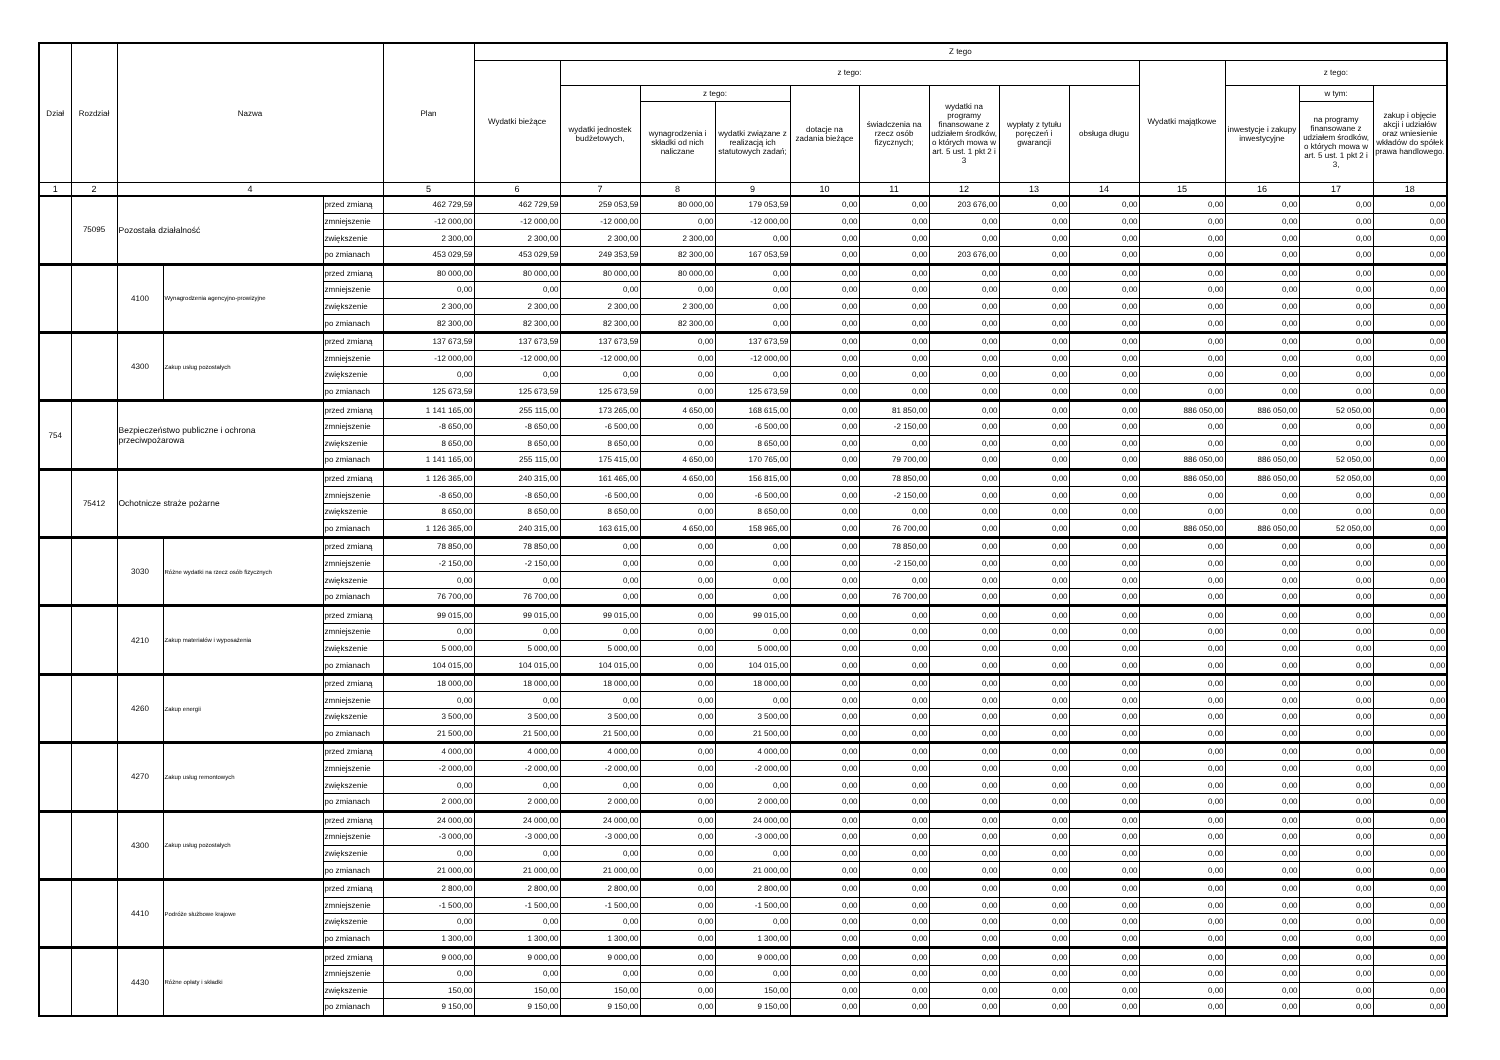| Dział | Rozdział | Nazwa | | | Plan | Z tego | | | | | | | | | | | | |
| --- | --- | --- | --- | --- | --- | --- | --- | --- | --- | --- | --- | --- | --- | --- | --- | --- | --- | --- |
| | | | | | | Wydatki bieżące | z tego: | | | | | | | | Wydatki majątkowe | z tego: | | |
| | | | | | | | wydatki jednostek budżetowych, | z tego: | | dotacje na zadania bieżące | świadczenia na rzecz osób fizycznych; | wydatki na programy finansowane z udziałem środków, o których mowa w art. 5 ust. 1 pkt 2 i 3 | wypłaty z tytułu poręczeń i gwarancji | obsługa długu | | inwestycje i zakupy inwestycyjne | w tym: | zakup i objęcie akcji i udziałów oraz wniesienie wkładów do spółek prawa handlowego. |
| | | | | | | | | wynagrodzenia i składki od nich naliczane | wydatki związane z realizacją ich statutowych zadań; | | | | | | | | na programy finansowane z udziałem środków, o których mowa w art. 5 ust. 1 pkt 2 i 3, | |
| 1 | 2 | 4 | | | 5 | 6 | 7 | 8 | 9 | 10 | 11 | 12 | 13 | 14 | 15 | 16 | 17 | 18 |
| | 75095 | Pozostała działalność | | przed zmianą | 462 729,59 | 462 729,59 | 259 053,59 | 80 000,00 | 179 053,59 | 0,00 | 0,00 | 203 676,00 | 0,00 | 0,00 | 0,00 | 0,00 | 0,00 | 0,00 |
| | | | | zmniejszenie | -12 000,00 | -12 000,00 | -12 000,00 | 0,00 | -12 000,00 | 0,00 | 0,00 | 0,00 | 0,00 | 0,00 | 0,00 | 0,00 | 0,00 | 0,00 |
| | | | | zwiększenie | 2 300,00 | 2 300,00 | 2 300,00 | 2 300,00 | 0,00 | 0,00 | 0,00 | 0,00 | 0,00 | 0,00 | 0,00 | 0,00 | 0,00 | 0,00 |
| | | | | po zmianach | 453 029,59 | 453 029,59 | 249 353,59 | 82 300,00 | 167 053,59 | 0,00 | 0,00 | 203 676,00 | 0,00 | 0,00 | 0,00 | 0,00 | 0,00 | 0,00 |
| | | 4100 | Wynagrodzenia agencyjno-prowizyjne | przed zmianą | 80 000,00 | 80 000,00 | 80 000,00 | 80 000,00 | 0,00 | 0,00 | 0,00 | 0,00 | 0,00 | 0,00 | 0,00 | 0,00 | 0,00 | 0,00 |
| | | | | zmniejszenie | 0,00 | 0,00 | 0,00 | 0,00 | 0,00 | 0,00 | 0,00 | 0,00 | 0,00 | 0,00 | 0,00 | 0,00 | 0,00 | 0,00 |
| | | | | zwiększenie | 2 300,00 | 2 300,00 | 2 300,00 | 2 300,00 | 0,00 | 0,00 | 0,00 | 0,00 | 0,00 | 0,00 | 0,00 | 0,00 | 0,00 | 0,00 |
| | | | | po zmianach | 82 300,00 | 82 300,00 | 82 300,00 | 82 300,00 | 0,00 | 0,00 | 0,00 | 0,00 | 0,00 | 0,00 | 0,00 | 0,00 | 0,00 | 0,00 |
| | | 4300 | Zakup usług pozostałych | przed zmianą | 137 673,59 | 137 673,59 | 137 673,59 | 0,00 | 137 673,59 | 0,00 | 0,00 | 0,00 | 0,00 | 0,00 | 0,00 | 0,00 | 0,00 | 0,00 |
| | | | | zmniejszenie | -12 000,00 | -12 000,00 | -12 000,00 | 0,00 | -12 000,00 | 0,00 | 0,00 | 0,00 | 0,00 | 0,00 | 0,00 | 0,00 | 0,00 | 0,00 |
| | | | | zwiększenie | 0,00 | 0,00 | 0,00 | 0,00 | 0,00 | 0,00 | 0,00 | 0,00 | 0,00 | 0,00 | 0,00 | 0,00 | 0,00 | 0,00 |
| | | | | po zmianach | 125 673,59 | 125 673,59 | 125 673,59 | 0,00 | 125 673,59 | 0,00 | 0,00 | 0,00 | 0,00 | 0,00 | 0,00 | 0,00 | 0,00 | 0,00 |
| 754 | | Bezpieczeństwo publiczne i ochrona przeciwpożarowa | | przed zmianą | 1 141 165,00 | 255 115,00 | 173 265,00 | 4 650,00 | 168 615,00 | 0,00 | 81 850,00 | 0,00 | 0,00 | 0,00 | 886 050,00 | 886 050,00 | 52 050,00 | 0,00 |
| | | | | zmniejszenie | -8 650,00 | -8 650,00 | -6 500,00 | 0,00 | -6 500,00 | 0,00 | -2 150,00 | 0,00 | 0,00 | 0,00 | 0,00 | 0,00 | 0,00 | 0,00 |
| | | | | zwiększenie | 8 650,00 | 8 650,00 | 8 650,00 | 0,00 | 8 650,00 | 0,00 | 0,00 | 0,00 | 0,00 | 0,00 | 0,00 | 0,00 | 0,00 | 0,00 |
| | | | | po zmianach | 1 141 165,00 | 255 115,00 | 175 415,00 | 4 650,00 | 170 765,00 | 0,00 | 79 700,00 | 0,00 | 0,00 | 0,00 | 886 050,00 | 886 050,00 | 52 050,00 | 0,00 |
| | 75412 | Ochotnicze straże pożarne | | przed zmianą | 1 126 365,00 | 240 315,00 | 161 465,00 | 4 650,00 | 156 815,00 | 0,00 | 78 850,00 | 0,00 | 0,00 | 0,00 | 886 050,00 | 886 050,00 | 52 050,00 | 0,00 |
| | | | | zmniejszenie | -8 650,00 | -8 650,00 | -6 500,00 | 0,00 | -6 500,00 | 0,00 | -2 150,00 | 0,00 | 0,00 | 0,00 | 0,00 | 0,00 | 0,00 | 0,00 |
| | | | | zwiększenie | 8 650,00 | 8 650,00 | 8 650,00 | 0,00 | 8 650,00 | 0,00 | 0,00 | 0,00 | 0,00 | 0,00 | 0,00 | 0,00 | 0,00 | 0,00 |
| | | | | po zmianach | 1 126 365,00 | 240 315,00 | 163 615,00 | 4 650,00 | 158 965,00 | 0,00 | 76 700,00 | 0,00 | 0,00 | 0,00 | 886 050,00 | 886 050,00 | 52 050,00 | 0,00 |
| | | 3030 | Różne wydatki na rzecz osób fizycznych | przed zmianą | 78 850,00 | 78 850,00 | 0,00 | 0,00 | 0,00 | 0,00 | 78 850,00 | 0,00 | 0,00 | 0,00 | 0,00 | 0,00 | 0,00 | 0,00 |
| | | | | zmniejszenie | -2 150,00 | -2 150,00 | 0,00 | 0,00 | 0,00 | 0,00 | -2 150,00 | 0,00 | 0,00 | 0,00 | 0,00 | 0,00 | 0,00 | 0,00 |
| | | | | zwiększenie | 0,00 | 0,00 | 0,00 | 0,00 | 0,00 | 0,00 | 0,00 | 0,00 | 0,00 | 0,00 | 0,00 | 0,00 | 0,00 | 0,00 |
| | | | | po zmianach | 76 700,00 | 76 700,00 | 0,00 | 0,00 | 0,00 | 0,00 | 76 700,00 | 0,00 | 0,00 | 0,00 | 0,00 | 0,00 | 0,00 | 0,00 |
| | | 4210 | Zakup materiałów i wyposażenia | przed zmianą | 99 015,00 | 99 015,00 | 99 015,00 | 0,00 | 99 015,00 | 0,00 | 0,00 | 0,00 | 0,00 | 0,00 | 0,00 | 0,00 | 0,00 | 0,00 |
| | | | | zmniejszenie | 0,00 | 0,00 | 0,00 | 0,00 | 0,00 | 0,00 | 0,00 | 0,00 | 0,00 | 0,00 | 0,00 | 0,00 | 0,00 | 0,00 |
| | | | | zwiększenie | 5 000,00 | 5 000,00 | 5 000,00 | 0,00 | 5 000,00 | 0,00 | 0,00 | 0,00 | 0,00 | 0,00 | 0,00 | 0,00 | 0,00 | 0,00 |
| | | | | po zmianach | 104 015,00 | 104 015,00 | 104 015,00 | 0,00 | 104 015,00 | 0,00 | 0,00 | 0,00 | 0,00 | 0,00 | 0,00 | 0,00 | 0,00 | 0,00 |
| | | 4260 | Zakup energii | przed zmianą | 18 000,00 | 18 000,00 | 18 000,00 | 0,00 | 18 000,00 | 0,00 | 0,00 | 0,00 | 0,00 | 0,00 | 0,00 | 0,00 | 0,00 | 0,00 |
| | | | | zmniejszenie | 0,00 | 0,00 | 0,00 | 0,00 | 0,00 | 0,00 | 0,00 | 0,00 | 0,00 | 0,00 | 0,00 | 0,00 | 0,00 | 0,00 |
| | | | | zwiększenie | 3 500,00 | 3 500,00 | 3 500,00 | 0,00 | 3 500,00 | 0,00 | 0,00 | 0,00 | 0,00 | 0,00 | 0,00 | 0,00 | 0,00 | 0,00 |
| | | | | po zmianach | 21 500,00 | 21 500,00 | 21 500,00 | 0,00 | 21 500,00 | 0,00 | 0,00 | 0,00 | 0,00 | 0,00 | 0,00 | 0,00 | 0,00 | 0,00 |
| | | 4270 | Zakup usług remontowych | przed zmianą | 4 000,00 | 4 000,00 | 4 000,00 | 0,00 | 4 000,00 | 0,00 | 0,00 | 0,00 | 0,00 | 0,00 | 0,00 | 0,00 | 0,00 | 0,00 |
| | | | | zmniejszenie | -2 000,00 | -2 000,00 | -2 000,00 | 0,00 | -2 000,00 | 0,00 | 0,00 | 0,00 | 0,00 | 0,00 | 0,00 | 0,00 | 0,00 | 0,00 |
| | | | | zwiększenie | 0,00 | 0,00 | 0,00 | 0,00 | 0,00 | 0,00 | 0,00 | 0,00 | 0,00 | 0,00 | 0,00 | 0,00 | 0,00 | 0,00 |
| | | | | po zmianach | 2 000,00 | 2 000,00 | 2 000,00 | 0,00 | 2 000,00 | 0,00 | 0,00 | 0,00 | 0,00 | 0,00 | 0,00 | 0,00 | 0,00 | 0,00 |
| | | 4300 | Zakup usług pozostałych | przed zmianą | 24 000,00 | 24 000,00 | 24 000,00 | 0,00 | 24 000,00 | 0,00 | 0,00 | 0,00 | 0,00 | 0,00 | 0,00 | 0,00 | 0,00 | 0,00 |
| | | | | zmniejszenie | -3 000,00 | -3 000,00 | -3 000,00 | 0,00 | -3 000,00 | 0,00 | 0,00 | 0,00 | 0,00 | 0,00 | 0,00 | 0,00 | 0,00 | 0,00 |
| | | | | zwiększenie | 0,00 | 0,00 | 0,00 | 0,00 | 0,00 | 0,00 | 0,00 | 0,00 | 0,00 | 0,00 | 0,00 | 0,00 | 0,00 | 0,00 |
| | | | | po zmianach | 21 000,00 | 21 000,00 | 21 000,00 | 0,00 | 21 000,00 | 0,00 | 0,00 | 0,00 | 0,00 | 0,00 | 0,00 | 0,00 | 0,00 | 0,00 |
| | | 4410 | Podróże służbowe krajowe | przed zmianą | 2 800,00 | 2 800,00 | 2 800,00 | 0,00 | 2 800,00 | 0,00 | 0,00 | 0,00 | 0,00 | 0,00 | 0,00 | 0,00 | 0,00 | 0,00 |
| | | | | zmniejszenie | -1 500,00 | -1 500,00 | -1 500,00 | 0,00 | -1 500,00 | 0,00 | 0,00 | 0,00 | 0,00 | 0,00 | 0,00 | 0,00 | 0,00 | 0,00 |
| | | | | zwiększenie | 0,00 | 0,00 | 0,00 | 0,00 | 0,00 | 0,00 | 0,00 | 0,00 | 0,00 | 0,00 | 0,00 | 0,00 | 0,00 | 0,00 |
| | | | | po zmianach | 1 300,00 | 1 300,00 | 1 300,00 | 0,00 | 1 300,00 | 0,00 | 0,00 | 0,00 | 0,00 | 0,00 | 0,00 | 0,00 | 0,00 | 0,00 |
| | | 4430 | Różne opłaty i składki | przed zmianą | 9 000,00 | 9 000,00 | 9 000,00 | 0,00 | 9 000,00 | 0,00 | 0,00 | 0,00 | 0,00 | 0,00 | 0,00 | 0,00 | 0,00 | 0,00 |
| | | | | zmniejszenie | 0,00 | 0,00 | 0,00 | 0,00 | 0,00 | 0,00 | 0,00 | 0,00 | 0,00 | 0,00 | 0,00 | 0,00 | 0,00 | 0,00 |
| | | | | zwiększenie | 150,00 | 150,00 | 150,00 | 0,00 | 150,00 | 0,00 | 0,00 | 0,00 | 0,00 | 0,00 | 0,00 | 0,00 | 0,00 | 0,00 |
| | | | | po zmianach | 9 150,00 | 9 150,00 | 9 150,00 | 0,00 | 9 150,00 | 0,00 | 0,00 | 0,00 | 0,00 | 0,00 | 0,00 | 0,00 | 0,00 | 0,00 |